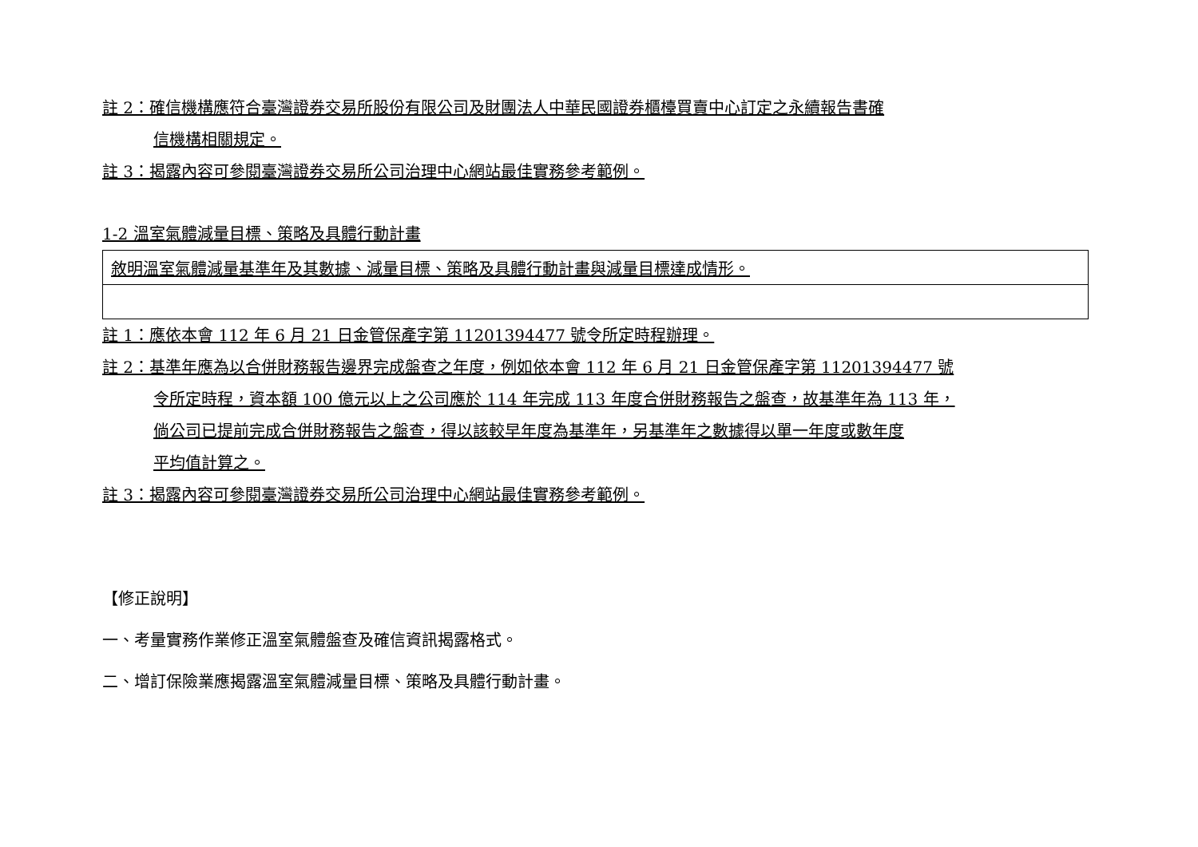註 2：確信機構應符合臺灣證券交易所股份有限公司及財團法人中華民國證券櫃檯買賣中心訂定之永續報告書確
信機構相關規定。
註 3：揭露內容可參閱臺灣證券交易所公司治理中心網站最佳實務參考範例。
1-2 溫室氣體減量目標、策略及具體行動計畫
| 敘明溫室氣體減量基準年及其數據、減量目標、策略及具體行動計畫與減量目標達成情形。 |
註 1：應依本會 112 年 6 月 21 日金管保產字第 11201394477 號令所定時程辦理。
註 2：基準年應為以合併財務報告邊界完成盤查之年度，例如依本會 112 年 6 月 21 日金管保產字第 11201394477 號
令所定時程，資本額 100 億元以上之公司應於 114 年完成 113 年度合併財務報告之盤查，故基準年為 113 年，
倘公司已提前完成合併財務報告之盤查，得以該較早年度為基準年，另基準年之數據得以單一年度或數年度
平均值計算之。
註 3：揭露內容可參閱臺灣證券交易所公司治理中心網站最佳實務參考範例。
【修正說明】
一、考量實務作業修正溫室氣體盤查及確信資訊揭露格式。
二、增訂保險業應揭露溫室氣體減量目標、策略及具體行動計畫。